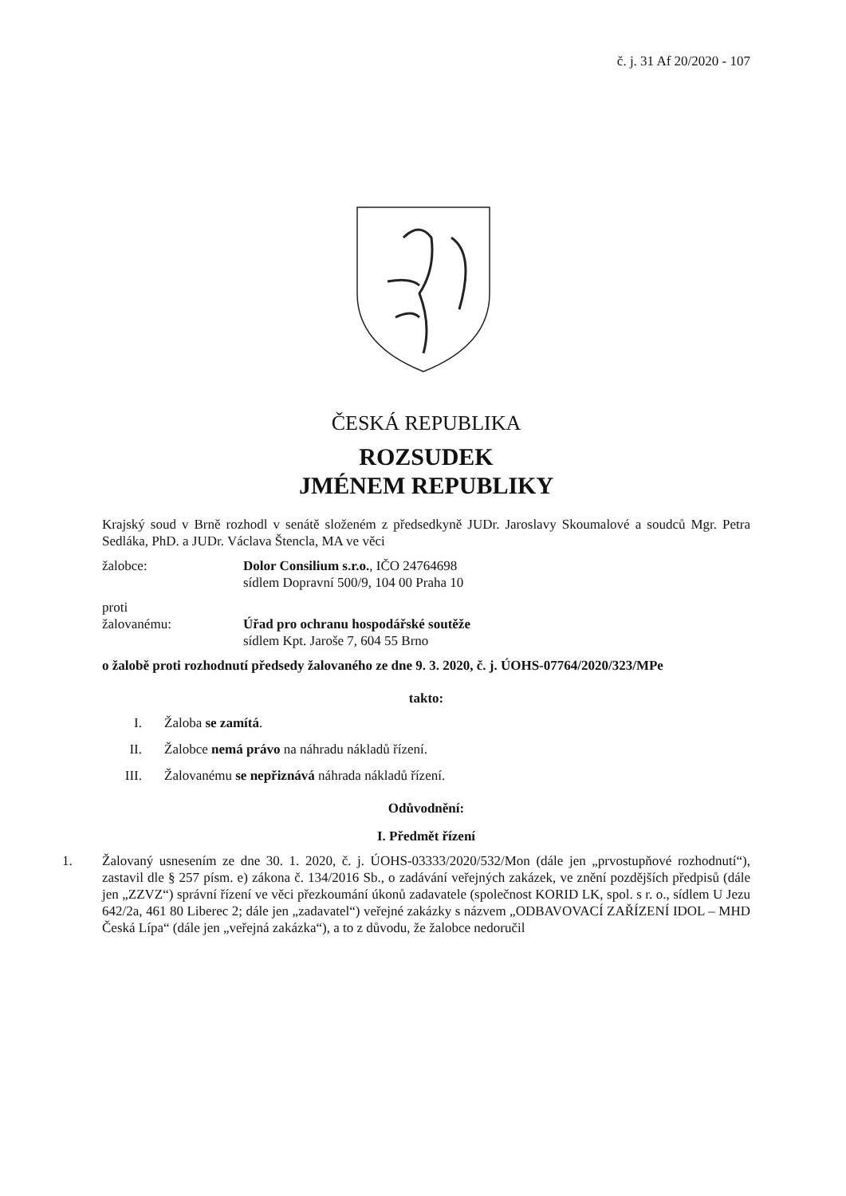č. j. 31 Af 20/2020 - 107
ČESKÁ REPUBLIKA
ROZSUDEK
JMÉNEM REPUBLIKY
Krajský soud v Brně rozhodl v senátě složeném z předsedkyně JUDr. Jaroslavy Skoumalové a soudců Mgr. Petra Sedláka, PhD. a JUDr. Václava Štencla, MA ve věci
žalobce: Dolor Consilium s.r.o., IČO 24764698
sídlem Dopravní 500/9, 104 00 Praha 10
proti
žalovanému:
Úřad pro ochranu hospodářské soutěže
sídlem Kpt. Jaroše 7, 604 55 Brno
o žalobě proti rozhodnutí předsedy žalovaného ze dne 9. 3. 2020, č. j. ÚOHS-07764/2020/323/MPe
takto:
I. Žaloba se zamítá.
II. Žalobce nemá právo na náhradu nákladů řízení.
III. Žalovanému se nepřiznává náhrada nákladů řízení.
Odůvodnění:
I. Předmět řízení
1. Žalovaný usnesením ze dne 30. 1. 2020, č. j. ÚOHS-03333/2020/532/Mon (dále jen „prvostupňové rozhodnutí“), zastavil dle § 257 písm. e) zákona č. 134/2016 Sb., o zadávání veřejných zakázek, ve znění pozdějších předpisů (dále jen „ZZVZ“) správní řízení ve věci přezkoumání úkonů zadavatele (společnost KORID LK, spol. s r. o., sídlem U Jezu 642/2a, 461 80 Liberec 2; dále jen „zadavatel“) veřejné zakázky s názvem „ODBAVOVACÍ ZAŘÍZENÍ IDOL – MHD Česká Lípa“ (dále jen „veřejná zakázka“), a to z důvodu, že žalobce nedoručil